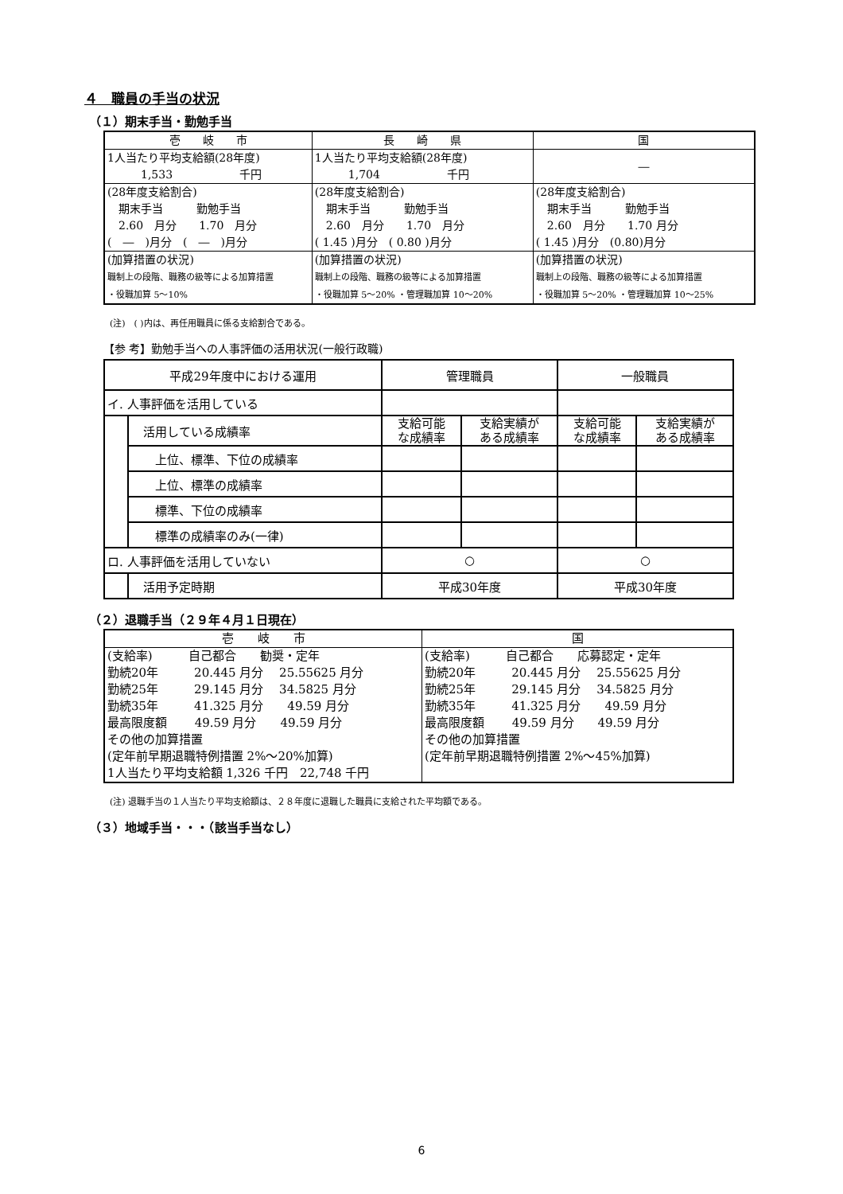４　職員の手当の状況
（１）期末手当・勤勉手当
| 壱 岐 市 | 長 崎 県 | 国 |
| 1人当たり平均支給額(28年度) 1,533 千円 | 1人当たり平均支給額(28年度) 1,704 千円 | ― |
| (28年度支給割合) 期末手当 勤勉手当 2.60 月分 1.70 月分 ( ― )月分 ( ― )月分 | (28年度支給割合) 期末手当 勤勉手当 2.60 月分 1.70 月分 ( 1.45 )月分 ( 0.80 )月分 | (28年度支給割合) 期末手当 勤勉手当 2.60 月分 1.70 月分 ( 1.45 )月分 (0.80)月分 |
| (加算措置の状況) 職制上の段階、職務の級等による加算措置 ・役職加算 5～10% | (加算措置の状況) 職制上の段階、職務の級等による加算措置 ・役職加算 5～20% ・管理職加算 10～20% | (加算措置の状況) 職制上の段階、職務の級等による加算措置 ・役職加算 5～20% ・管理職加算 10～25% |
(注)　( )内は、再任用職員に係る支給割合である。
【参 考】勤勉手当への人事評価の活用状況(一般行政職)
| 平成29年度中における運用 | | 管理職員 | | 一般職員 | |
| イ. 人事評価を活用している | | | | | |
| | 活用している成績率 | 支給可能 な成績率 | 支給実績が ある成績率 | 支給可能 な成績率 | 支給実績が ある成績率 |
| | 上位、標準、下位の成績率 | | | | |
| | 上位、標準の成績率 | | | | |
| | 標準、下位の成績率 | | | | |
| | 標準の成績率のみ(一律) | | | | |
| ロ. 人事評価を活用していない | | ○ | | ○ | |
| | 活用予定時期 | 平成30年度 | | 平成30年度 | |
（２）退職手当（２９年４月１日現在）
| 壱 岐 市 | 国 |
| (支給率) 自己都合 勧奨・定年 勤続20年 20.445 月分 25.55625 月分 勤続25年 29.145 月分 34.5825 月分 勤続35年 41.325 月分 49.59 月分 最高限度額 49.59 月分 49.59 月分 その他の加算措置 (定年前早期退職特例措置 2%～20%加算) 1人当たり平均支給額 1,326 千円 22,748 千円 | (支給率) 自己都合 応募認定・定年 勤続20年 20.445 月分 25.55625 月分 勤続25年 29.145 月分 34.5825 月分 勤続35年 41.325 月分 49.59 月分 最高限度額 49.59 月分 49.59 月分 その他の加算措置 (定年前早期退職特例措置 2%～45%加算) |
(注) 退職手当の１人当たり平均支給額は、２８年度に退職した職員に支給された平均額である。
（３）地域手当・・・（該当手当なし）
6